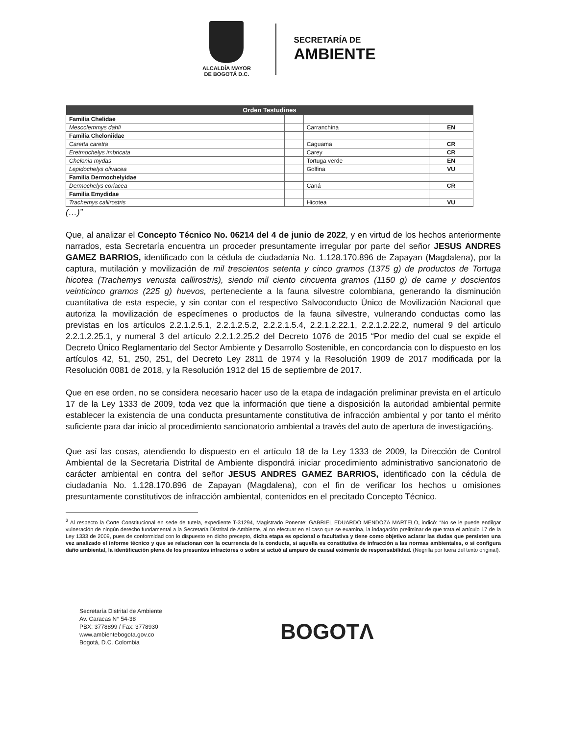ALCALDÍA MAYOR
DE BOGOTÁ D.C.
SECRETARÍA DE
AMBIENTE
| Orden Testudines | | | |
| --- | --- | --- | --- |
| Familia Chelidae | | | |
| Mesoclemmys dahli | | Carranchina | EN |
| Familia Cheloniidae | | | |
| Caretta caretta | | Caguama | CR |
| Eretmochelys imbricata | | Carey | CR |
| Chelonia mydas | | Tortuga verde | EN |
| Lepidochelys olivacea | | Golfina | VU |
| Familia Dermochelyidae | | | |
| Dermochelys coriacea | | Caná | CR |
| Familia Emydidae | | | |
| Trachemys callirostris | | Hicotea | VU |
(…)”
Que, al analizar el Concepto Técnico No. 06214 del 4 de junio de 2022, y en virtud de los hechos anteriormente narrados, esta Secretaría encuentra un proceder presuntamente irregular por parte del señor JESUS ANDRES GAMEZ BARRIOS, identificado con la cédula de ciudadanía No. 1.128.170.896 de Zapayan (Magdalena), por la captura, mutilación y movilización de mil trescientos setenta y cinco gramos (1375 g) de productos de Tortuga hicotea (Trachemys venusta callirostris), siendo mil ciento cincuenta gramos (1150 g) de carne y doscientos veinticinco gramos (225 g) huevos, perteneciente a la fauna silvestre colombiana, generando la disminución cuantitativa de esta especie, y sin contar con el respectivo Salvoconducto Único de Movilización Nacional que autoriza la movilización de especímenes o productos de la fauna silvestre, vulnerando conductas como las previstas en los artículos 2.2.1.2.5.1, 2.2.1.2.5.2, 2.2.2.1.5.4, 2.2.1.2.22.1, 2.2.1.2.22.2, numeral 9 del artículo 2.2.1.2.25.1, y numeral 3 del artículo 2.2.1.2.25.2 del Decreto 1076 de 2015 “Por medio del cual se expide el Decreto Único Reglamentario del Sector Ambiente y Desarrollo Sostenible, en concordancia con lo dispuesto en los artículos 42, 51, 250, 251, del Decreto Ley 2811 de 1974 y la Resolución 1909 de 2017 modificada por la Resolución 0081 de 2018, y la Resolución 1912 del 15 de septiembre de 2017.
Que en ese orden, no se considera necesario hacer uso de la etapa de indagación preliminar prevista en el artículo 17 de la Ley 1333 de 2009, toda vez que la información que tiene a disposición la autoridad ambiental permite establecer la existencia de una conducta presuntamente constitutiva de infracción ambiental y por tanto el mérito suficiente para dar inicio al procedimiento sancionatorio ambiental a través del auto de apertura de investigación<sub>3</sub>.
Que así las cosas, atendiendo lo dispuesto en el artículo 18 de la Ley 1333 de 2009, la Dirección de Control Ambiental de la Secretaria Distrital de Ambiente dispondrá iniciar procedimiento administrativo sancionatorio de carácter ambiental en contra del señor JESUS ANDRES GAMEZ BARRIOS, identificado con la cédula de ciudadanía No. 1.128.170.896 de Zapayan (Magdalena), con el fin de verificar los hechos u omisiones presuntamente constitutivos de infracción ambiental, contenidos en el precitado Concepto Técnico.
<sup>3</sup> Al respecto la Corte Constitucional en sede de tutela, expediente T-31294, Magistrado Ponente: GABRIEL EDUARDO MENDOZA MARTELO, indicó: “No se le puede endilgar vulneración de ningún derecho fundamental a la Secretaría Distrital de Ambiente, al no efectuar en el caso que se examina, la indagación preliminar de que trata el artículo 17 de la Ley 1333 de 2009, pues de conformidad con lo dispuesto en dicho precepto, dicha etapa es opcional o facultativa y tiene como objetivo aclarar las dudas que persisten una vez analizado el informe técnico y que se relacionan con la ocurrencia de la conducta, si aquella es constitutiva de infracción a las normas ambientales, o si configura daño ambiental, la identificación plena de los presuntos infractores o sobre si actuó al amparo de causal eximente de responsabilidad. (Negrilla por fuera del texto original).
Secretaría Distrital de Ambiente
Av. Caracas N° 54-38
PBX: 3778899 / Fax: 3778930
www.ambientebogota.gov.co
Bogotá, D.C. Colombia
BOGOTΛ